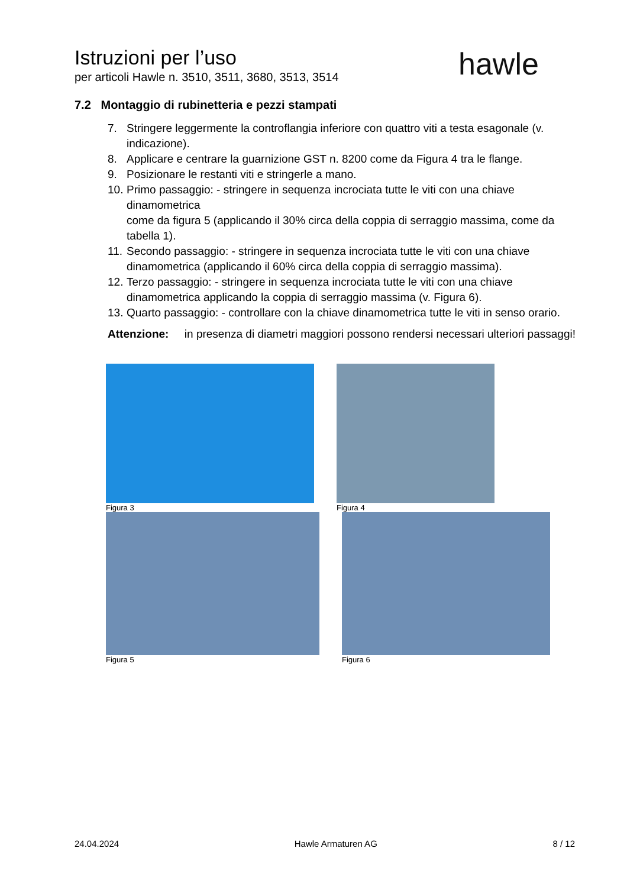Istruzioni per l’uso
per articoli Hawle n. 3510, 3511, 3680, 3513, 3514
hawle
7.2 Montaggio di rubinetteria e pezzi stampati
7. Stringere leggermente la controflangia inferiore con quattro viti a testa esagonale (v. indicazione).
8. Applicare e centrare la guarnizione GST n. 8200 come da Figura 4 tra le flange.
9. Posizionare le restanti viti e stringerle a mano.
10. Primo passaggio: - stringere in sequenza incrociata tutte le viti con una chiave dinamometrica
come da figura 5 (applicando il 30% circa della coppia di serraggio massima, come da tabella 1).
11. Secondo passaggio: - stringere in sequenza incrociata tutte le viti con una chiave dinamometrica (applicando il 60% circa della coppia di serraggio massima).
12. Terzo passaggio: - stringere in sequenza incrociata tutte le viti con una chiave dinamometrica applicando la coppia di serraggio massima (v. Figura 6).
13. Quarto passaggio: - controllare con la chiave dinamometrica tutte le viti in senso orario.
Attenzione: in presenza di diametri maggiori possono rendersi necessari ulteriori passaggi!
Figura 3 Figura 4
Figura 5 Figura 6
24.04.2024 Hawle Armaturen AG 8 / 12